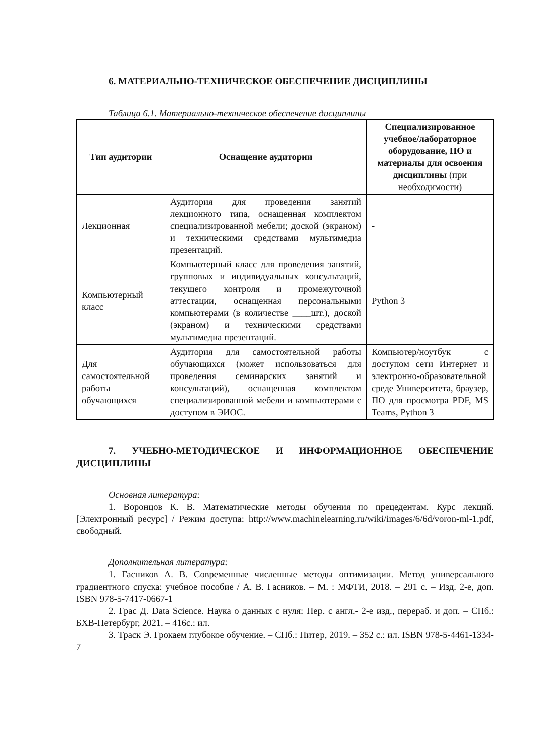6. МАТЕРИАЛЬНО-ТЕХНИЧЕСКОЕ ОБЕСПЕЧЕНИЕ ДИСЦИПЛИНЫ
Таблица 6.1. Материально-техническое обеспечение дисциплины
| Тип аудитории | Оснащение аудитории | Специализированное учебное/лабораторное оборудование, ПО и материалы для освоения дисциплины (при необходимости) |
| --- | --- | --- |
| Лекционная | Аудитория для проведения занятий лекционного типа, оснащенная комплектом специализированной мебели; доской (экраном) и техническими средствами мультимедиа презентаций. | - |
| Компьютерный класс | Компьютерный класс для проведения занятий, групповых и индивидуальных консультаций, текущего контроля и промежуточной аттестации, оснащенная персональными компьютерами (в количестве ____шт.), доской (экраном) и техническими средствами мультимедиа презентаций. | Python 3 |
| Для самостоятельной работы обучающихся | Аудитория для самостоятельной работы обучающихся (может использоваться для проведения семинарских занятий и консультаций), оснащенная комплектом специализированной мебели и компьютерами с доступом в ЭИОС. | Компьютер/ноутбук с доступом сети Интернет и электронно-образовательной среде Университета, браузер, ПО для просмотра PDF, MS Teams, Python 3 |
7. УЧЕБНО-МЕТОДИЧЕСКОЕ И ИНФОРМАЦИОННОЕ ОБЕСПЕЧЕНИЕ ДИСЦИПЛИНЫ
Основная литература:
1. Воронцов К. В. Математические методы обучения по прецедентам. Курс лекций. [Электронный ресурс] / Режим доступа: http://www.machinelearning.ru/wiki/images/6/6d/voron-ml-1.pdf, свободный.
Дополнительная литература:
1. Гасников А. В. Современные численные методы оптимизации. Метод универсального градиентного спуска: учебное пособие / А. В. Гасников. – М. : МФТИ, 2018. – 291 с. – Изд. 2-е, доп. ISBN 978-5-7417-0667-1
2. Грас Д. Data Science. Наука о данных с нуля: Пер. с англ.- 2-е изд., перераб. и доп. – СПб.: БХВ-Петербург, 2021. – 416с.: ил.
3. Траск Э. Грокаем глубокое обучение. – СПб.: Питер, 2019. – 352 с.: ил. ISBN 978-5-4461-1334-7